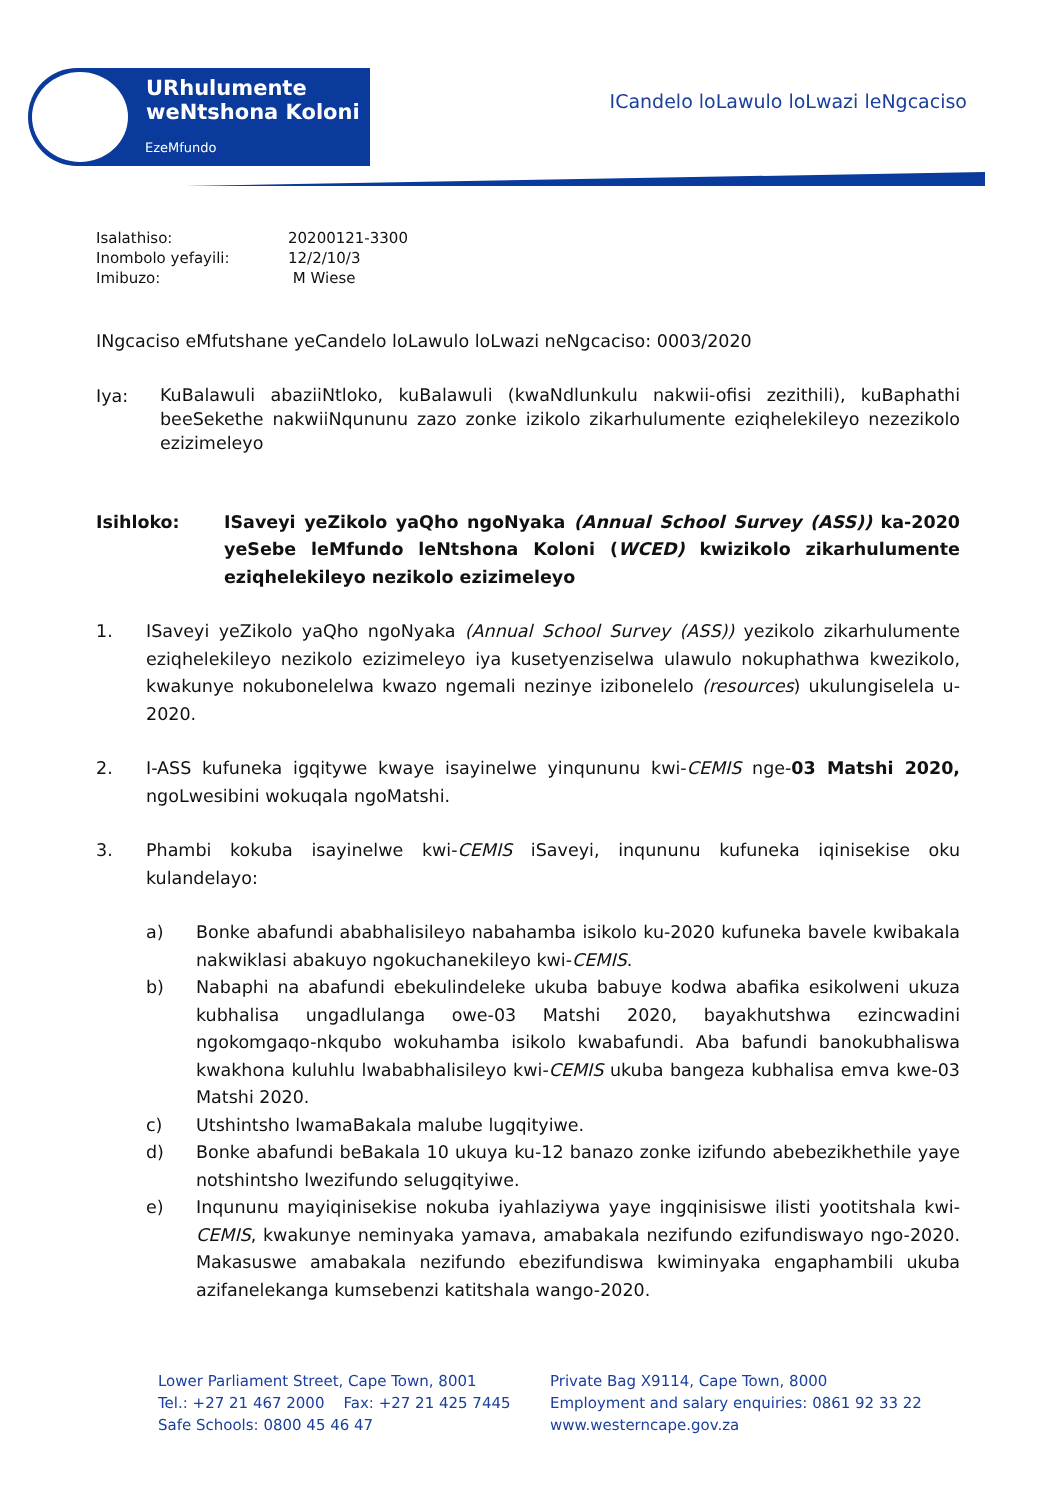URhulumente
weNtshona Koloni
EzeMfundo
ICandelo loLawulo loLwazi leNgcaciso
| Isalathiso: | 20200121-3300 |
| Inombolo yefayili: | 12/2/10/3 |
| Imibuzo: | M Wiese |
INgcaciso eMfutshane yeCandelo loLawulo loLwazi neNgcaciso: 0003/2020
Iya:
KuBalawuli abaziiNtloko, kuBalawuli (kwaNdlunkulu nakwii-ofisi zezithili), kuBaphathi beeSekethe nakwiiNqununu zazo zonke izikolo zikarhulumente eziqhelekileyo nezezikolo ezizimeleyo
Isihloko: ISaveyi yeZikolo yaQho ngoNyaka (Annual School Survey (ASS)) ka-2020 yeSebe leMfundo leNtshona Koloni (WCED) kwizikolo zikarhulumente eziqhelekileyo nezikolo ezizimeleyo
1. ISaveyi yeZikolo yaQho ngoNyaka (Annual School Survey (ASS)) yezikolo zikarhulumente eziqhelekileyo nezikolo ezizimeleyo iya kusetyenziselwa ulawulo nokuphathwa kwezikolo, kwakunye nokubonelelwa kwazo ngemali nezinye izibonelelo (resources) ukulungiselela u-2020.
2. I-ASS kufuneka igqitywe kwaye isayinelwe yinqununu kwi-CEMIS nge-03 Matshi 2020, ngoLwesibini wokuqala ngoMatshi.
3. Phambi kokuba isayinelwe kwi-CEMIS iSaveyi, inqununu kufuneka iqinisekise oku kulandelayo:
a) Bonke abafundi ababhalisileyo nabahamba isikolo ku-2020 kufuneka bavele kwibakala nakwiklasi abakuyo ngokuchanekileyo kwi-CEMIS.
b) Nabaphi na abafundi ebekulindeleke ukuba babuye kodwa abafika esikolweni ukuza kubhalisa ungadlulanga owe-03 Matshi 2020, bayakhutshwa ezincwadini ngokomgaqo-nkqubo wokuhamba isikolo kwabafundi. Aba bafundi banokubhaliswa kwakhona kuluhlu lwababhalisileyo kwi-CEMIS ukuba bangeza kubhalisa emva kwe-03 Matshi 2020.
c) Utshintsho lwamaBakala malube lugqityiwe.
d) Bonke abafundi beBakala 10 ukuya ku-12 banazo zonke izifundo abebezikhethile yaye notshintsho lwezifundo selugqityiwe.
e) Inqununu mayiqinisekise nokuba iyahlaziywa yaye ingqinisiswe ilisti yootitshala kwi-CEMIS, kwakunye neminyaka yamava, amabakala nezifundo ezifundiswayo ngo-2020. Makasuswe amabakala nezifundo ebezifundiswa kwiminyaka engaphambili ukuba azifanelekanga kumsebenzi katitshala wango-2020.
Lower Parliament Street, Cape Town, 8001
Tel.: +27 21 467 2000 Fax: +27 21 425 7445
Safe Schools: 0800 45 46 47
Private Bag X9114, Cape Town, 8000
Employment and salary enquiries: 0861 92 33 22
www.westerncape.gov.za